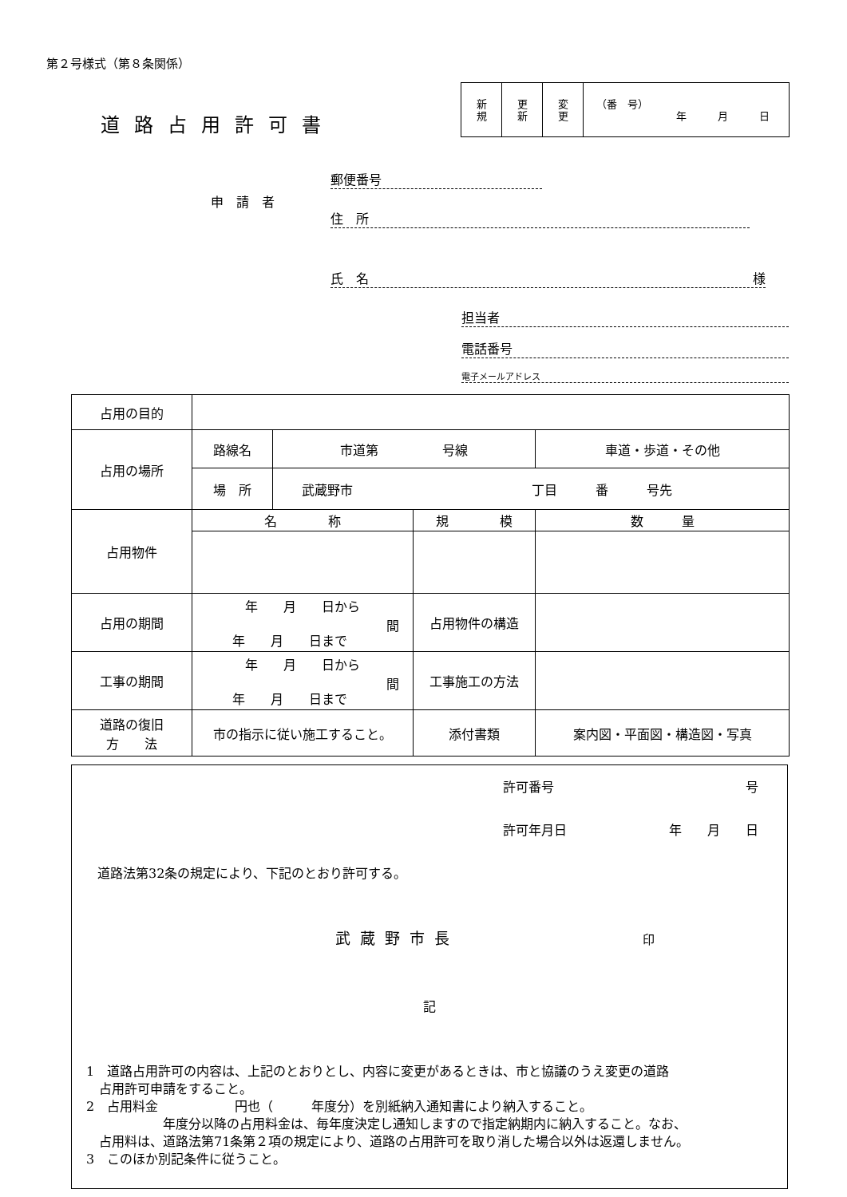第２号様式（第８条関係）
道路占用許可書
| 新 規 | 更 新 | 変 更 | （番 号） 年 月 日 |
申請者
郵便番号
住　所
氏　名 様
担当者
電話番号
電子メールアドレス
| 占用の目的 | | | | | |
| 占用の場所 | 路線名 | 市道第 号線 | | | 車道・歩道・その他 |
| | 場 所 | 武蔵野市 丁目 番 号先 | | | |
| 占用物件 | 名 称 | | 規 模 | | 数 量 |
| 占用の期間 | 年 月 日から 間 年 月 日まで | | 占用物件の構造 | | |
| 工事の期間 | 年 月 日から 間 年 月 日まで | | 工事施工の方法 | | |
| 道路の復旧 方 法 | 市の指示に従い施工すること。 | | 添付書類 | 案内図・平面図・構造図・写真 | |
許可番号 号
許可年月日 年　　月　　日
道路法第32条の規定により、下記のとおり許可する。
武蔵野市長 印
記
1　道路占用許可の内容は、上記のとおりとし、内容に変更があるときは、市と協議のうえ変更の道路
　占用許可申請をすること。
2　占用料金　　　　　　円也（　　　年度分）を別紙納入通知書により納入すること。
　　　　　　年度分以降の占用料金は、毎年度決定し通知しますので指定納期内に納入すること。なお、
　占用料は、道路法第71条第２項の規定により、道路の占用許可を取り消した場合以外は返還しません。
3　このほか別記条件に従うこと。